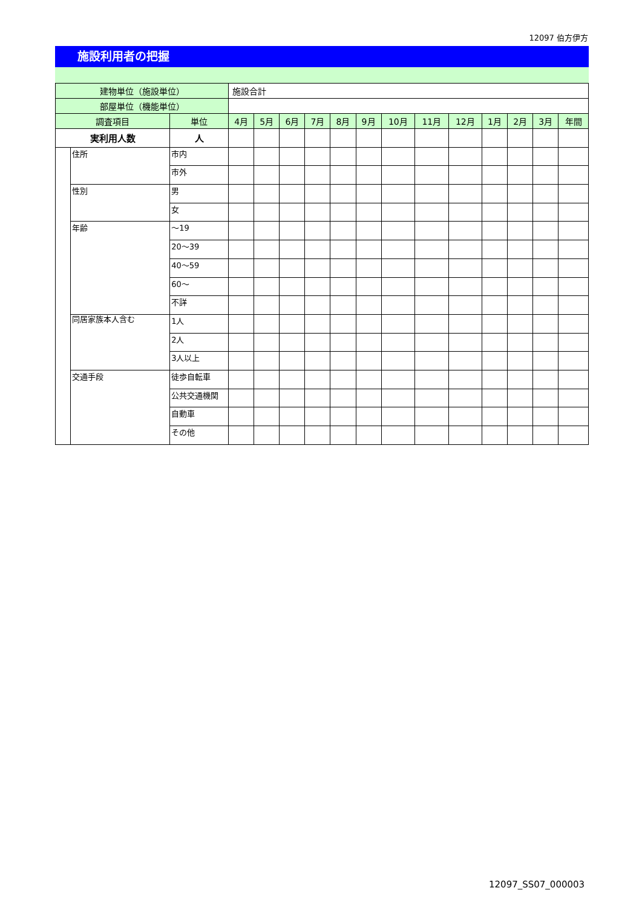12097 伯方伊方
施設利用者の把握
| 建物単位（施設単位） | | | 施設合計 | | | | | | | | | | | | |
| 部屋単位（機能単位） | | | | | | | | | | | | | | | |
| 調査項目 | | 単位 | 4月 | 5月 | 6月 | 7月 | 8月 | 9月 | 10月 | 11月 | 12月 | 1月 | 2月 | 3月 | 年間 |
| 実利用人数 | | 人 | | | | | | | | | | | | | |
| | 住所 | 市内 | | | | | | | | | | | | | |
| | | 市外 | | | | | | | | | | | | | |
| | 性別 | 男 | | | | | | | | | | | | | |
| | | 女 | | | | | | | | | | | | | |
| | 年齢 | ～19 | | | | | | | | | | | | | |
| | | 20～39 | | | | | | | | | | | | | |
| | | 40～59 | | | | | | | | | | | | | |
| | | 60～ | | | | | | | | | | | | | |
| | | 不詳 | | | | | | | | | | | | | |
| | 同居家族本人含む | 1人 | | | | | | | | | | | | | |
| | | 2人 | | | | | | | | | | | | | |
| | | 3人以上 | | | | | | | | | | | | | |
| | 交通手段 | 徒歩自転車 | | | | | | | | | | | | | |
| | | 公共交通機関 | | | | | | | | | | | | | |
| | | 自動車 | | | | | | | | | | | | | |
| | | その他 | | | | | | | | | | | | | |
12097_SS07_000003